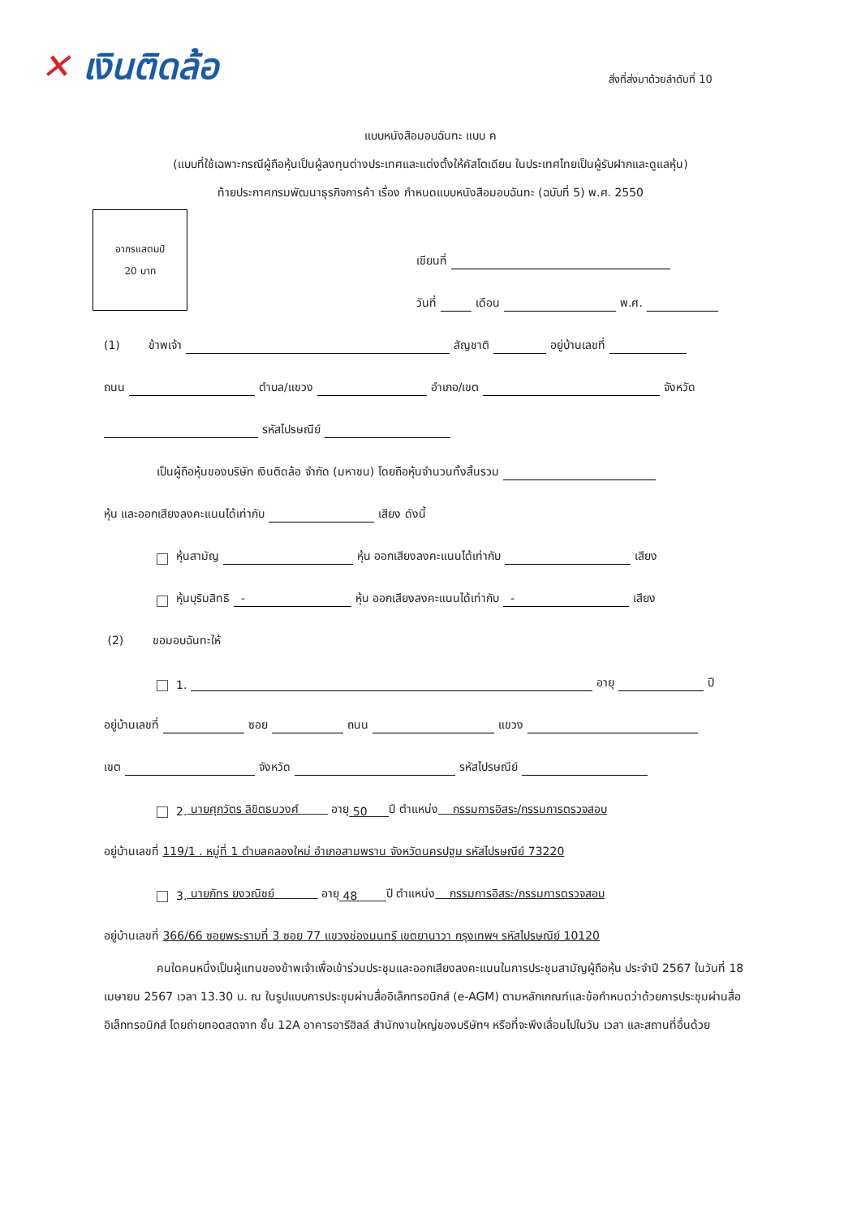✕ เงินติดล้อ สิ่งที่ส่งมาด้วยลำดับที่ 10
แบบหนังสือมอบฉันทะ แบบ ค
(แบบที่ใช้เฉพาะกรณีผู้ถือหุ้นเป็นผู้ลงทุนต่างประเทศและแต่งตั้งให้คัสโตเดียน ในประเทศไทยเป็นผู้รับฝากและดูแลหุ้น)
ท้ายประกาศกรมพัฒนาธุรกิจการค้า เรื่อง กำหนดแบบหนังสือมอบฉันทะ (ฉบับที่ 5) พ.ศ. 2550
อากรแสตมป์
20 บาท
เขียนที่
วันที่ เดือน พ.ศ.
(1) ข้าพเจ้า สัญชาติ อยู่บ้านเลขที่
ถนน ตำบล/แขวง อำเภอ/เขต จังหวัด
รหัสไปรษณีย์
เป็นผู้ถือหุ้นของบริษัท เงินติดล้อ จำกัด (มหาชน) โดยถือหุ้นจำนวนทั้งสิ้นรวม
หุ้น และออกเสียงลงคะแนนได้เท่ากับ เสียง ดังนี้
หุ้นสามัญ หุ้น ออกเสียงลงคะแนนได้เท่ากับ เสียง
หุ้นบุริมสิทธิ - หุ้น ออกเสียงลงคะแนนได้เท่ากับ - เสียง
(2) ขอมอบฉันทะให้
1. อายุ ปี
อยู่บ้านเลขที่ ซอย ถนน แขวง
เขต จังหวัด รหัสไปรษณีย์
2. นายศุภวัตร ลิขิตธนวงศ์ อายุ 50 ปี ตำแหน่ง กรรมการอิสระ/กรรมการตรวจสอบ
อยู่บ้านเลขที่ 119/1 . หมู่ที่ 1 ตำบลคลองใหม่ อำเภอสามพราน จังหวัดนครปฐม รหัสไปรษณีย์ 73220
3. นายภัทร ยงวณิชย์ อายุ 48 ปี ตำแหน่ง กรรมการอิสระ/กรรมการตรวจสอบ
อยู่บ้านเลขที่ 366/66 ซอยพระรามที่ 3 ซอย 77 แขวงช่องนนทรี เขตยานาวา กรุงเทพฯ รหัสไปรษณีย์ 10120
คนใดคนหนึ่งเป็นผู้แทนของข้าพเจ้าเพื่อเข้าร่วมประชุมและออกเสียงลงคะแนนในการประชุมสามัญผู้ถือหุ้น ประจำปี 2567 ในวันที่ 18 เมษายน 2567 เวลา 13.30 น. ณ ในรูปแบบการประชุมผ่านสื่ออิเล็กทรอนิกส์ (e-AGM) ตามหลักเกณฑ์และข้อกำหนดว่าด้วยการประชุมผ่านสื่ออิเล็กทรอนิกส์ โดยถ่ายทอดสดจาก ชั้น 12A อาคารอารีฮิลล์ สำนักงานใหญ่ของบริษัทฯ หรือที่จะพึงเลื่อนไปในวัน เวลา และสถานที่อื่นด้วย